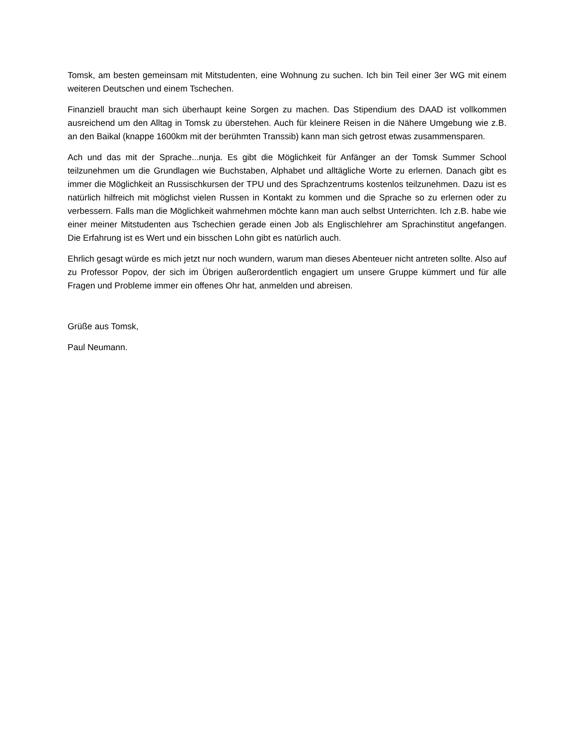Tomsk, am besten gemeinsam mit Mitstudenten, eine Wohnung zu suchen. Ich bin Teil einer 3er WG mit einem weiteren Deutschen und einem Tschechen.
Finanziell braucht man sich überhaupt keine Sorgen zu machen. Das Stipendium des DAAD ist vollkommen ausreichend um den Alltag in Tomsk zu überstehen. Auch für kleinere Reisen in die Nähere Umgebung wie z.B. an den Baikal (knappe 1600km mit der berühmten Transsib) kann man sich getrost etwas zusammensparen.
Ach und das mit der Sprache...nunja. Es gibt die Möglichkeit für Anfänger an der Tomsk Summer School teilzunehmen um die Grundlagen wie Buchstaben, Alphabet und alltägliche Worte zu erlernen. Danach gibt es immer die Möglichkeit an Russischkursen der TPU und des Sprachzentrums kostenlos teilzunehmen. Dazu ist es natürlich hilfreich mit möglichst vielen Russen in Kontakt zu kommen und die Sprache so zu erlernen oder zu verbessern. Falls man die Möglichkeit wahrnehmen möchte kann man auch selbst Unterrichten. Ich z.B. habe wie einer meiner Mitstudenten aus Tschechien gerade einen Job als Englischlehrer am Sprachinstitut angefangen. Die Erfahrung ist es Wert und ein bisschen Lohn gibt es natürlich auch.
Ehrlich gesagt würde es mich jetzt nur noch wundern, warum man dieses Abenteuer nicht antreten sollte. Also auf zu Professor Popov, der sich im Übrigen außerordentlich engagiert um unsere Gruppe kümmert und für alle Fragen und Probleme immer ein offenes Ohr hat, anmelden und abreisen.
Grüße aus Tomsk,
Paul Neumann.